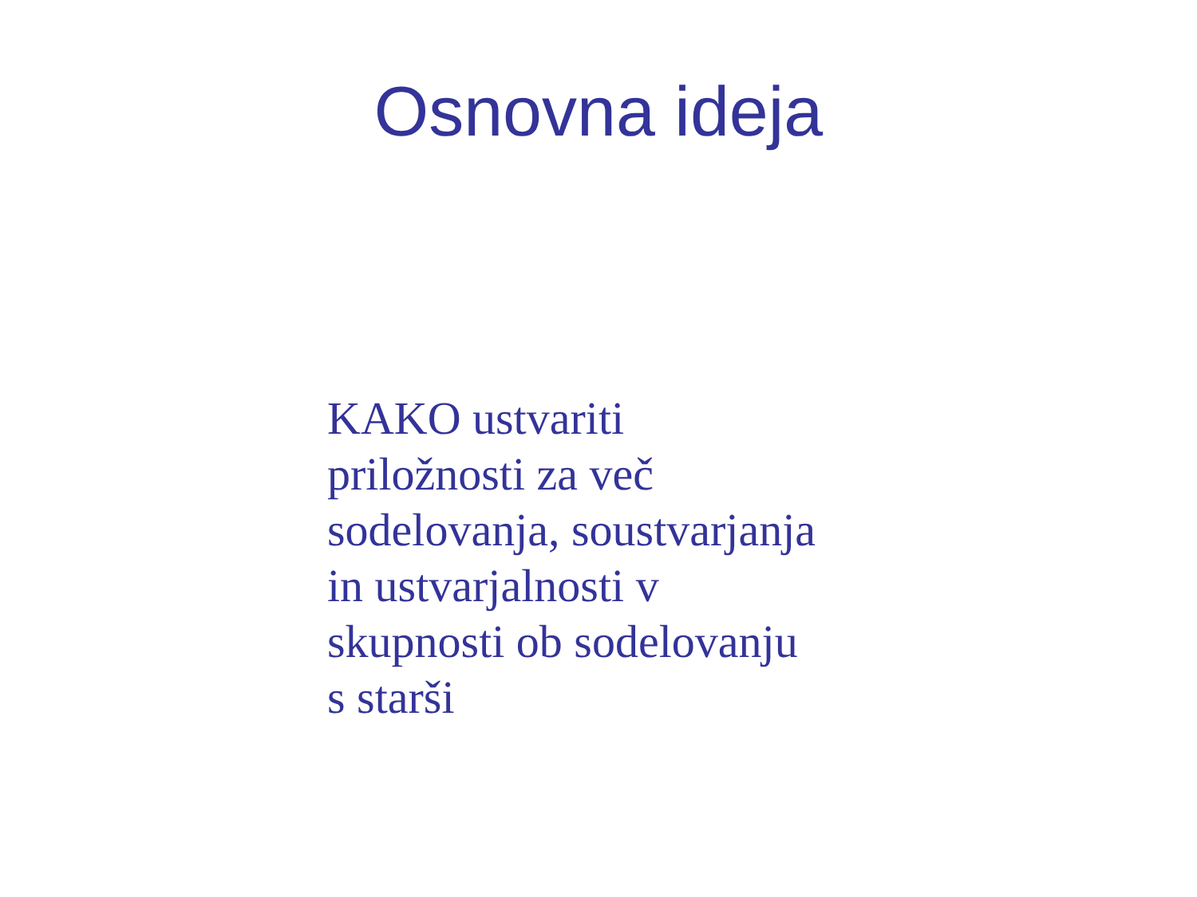Osnovna ideja
KAKO ustvariti
priložnosti za več
sodelovanja, soustvarjanja
in ustvarjalnosti v
skupnosti ob sodelovanju
s starši